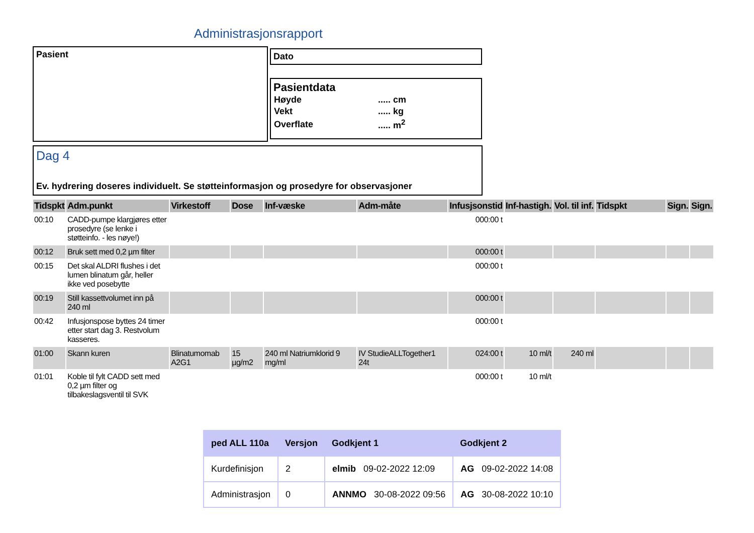Administrasjonsrapport
Pasient Dato
Pasientdata
| Høyde | ..... cm |
| Vekt | ..... kg |
| Overflate | ..... m<sup>2</sup> |
Dag 4
Ev. hydrering doseres individuelt. Se støtteinformasjon og prosedyre for observasjoner
| Tidspkt | Adm.punkt | Virkestoff | Dose | Inf-væske | Adm-måte | Infusjsonstid | Inf-hastigh. | Vol. til inf. | Tidspkt | Sign. | Sign. |
| --- | --- | --- | --- | --- | --- | --- | --- | --- | --- | --- | --- |
| 00:10 | CADD-pumpe klargjøres etter prosedyre (se lenke i støtteinfo. - les nøye!) | | | | | 000:00 t | | | | | |
| 00:12 | Bruk sett med 0,2 µm filter | | | | | 000:00 t | | | | | |
| 00:15 | Det skal ALDRI flushes i det lumen blinatum går, heller ikke ved posebytte | | | | | 000:00 t | | | | | |
| 00:19 | Still kassettvolumet inn på 240 ml | | | | | 000:00 t | | | | | |
| 00:42 | Infusjonspose byttes 24 timer etter start dag 3. Restvolum kasseres. | | | | | 000:00 t | | | | | |
| 01:00 | Skann kuren | Blinatumomab A2G1 | 15 µg/m2 | 240 ml Natriumklorid 9 mg/ml | IV StudieALLTogether1 24t | 024:00 t | 10 ml/t | 240 ml | | | |
| 01:01 | Koble til fylt CADD sett med 0,2 µm filter og tilbakeslagsventil til SVK | | | | | 000:00 t | 10 ml/t | | | | |
| ped ALL 110a | Versjon | Godkjent 1 | Godkjent 2 |
| --- | --- | --- | --- |
| Kurdefinisjon | 2 | elmib 09-02-2022 12:09 | AG 09-02-2022 14:08 |
| Administrasjon | 0 | ANNMO 30-08-2022 09:56 | AG 30-08-2022 10:10 |